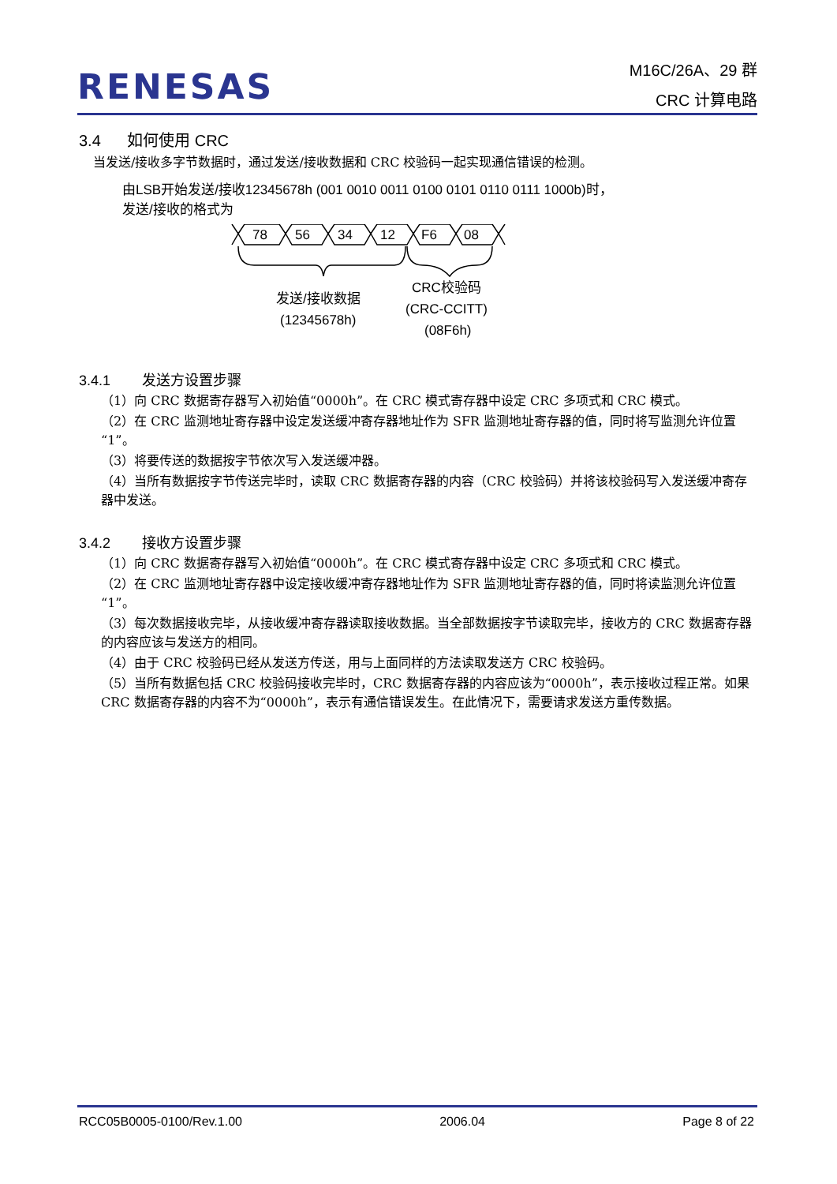RENESAS
M16C/26A、29 群
CRC 计算电路
3.4 如何使用 CRC
当发送/接收多字节数据时，通过发送/接收数据和 CRC 校验码一起实现通信错误的检测。
由LSB开始发送/接收12345678h (001 0010 0011 0100 0101 0110 0111 1000b)时，
发送/接收的格式为
78
56
34
12
F6
08
发送/接收数据
(12345678h)
CRC校验码
(CRC-CCITT)
(08F6h)
3.4.1 发送方设置步骤
（1）向 CRC 数据寄存器写入初始值“0000h”。在 CRC 模式寄存器中设定 CRC 多项式和 CRC 模式。
（2）在 CRC 监测地址寄存器中设定发送缓冲寄存器地址作为 SFR 监测地址寄存器的值，同时将写监测允许位置“1”。
（3）将要传送的数据按字节依次写入发送缓冲器。
（4）当所有数据按字节传送完毕时，读取 CRC 数据寄存器的内容（CRC 校验码）并将该校验码写入发送缓冲寄存器中发送。
3.4.2 接收方设置步骤
（1）向 CRC 数据寄存器写入初始值“0000h”。在 CRC 模式寄存器中设定 CRC 多项式和 CRC 模式。
（2）在 CRC 监测地址寄存器中设定接收缓冲寄存器地址作为 SFR 监测地址寄存器的值，同时将读监测允许位置“1”。
（3）每次数据接收完毕，从接收缓冲寄存器读取接收数据。当全部数据按字节读取完毕，接收方的 CRC 数据寄存器的内容应该与发送方的相同。
（4）由于 CRC 校验码已经从发送方传送，用与上面同样的方法读取发送方 CRC 校验码。
（5）当所有数据包括 CRC 校验码接收完毕时，CRC 数据寄存器的内容应该为“0000h”，表示接收过程正常。如果 CRC 数据寄存器的内容不为“0000h”，表示有通信错误发生。在此情况下，需要请求发送方重传数据。
RCC05B0005-0100/Rev.1.00 2006.04 Page 8 of 22